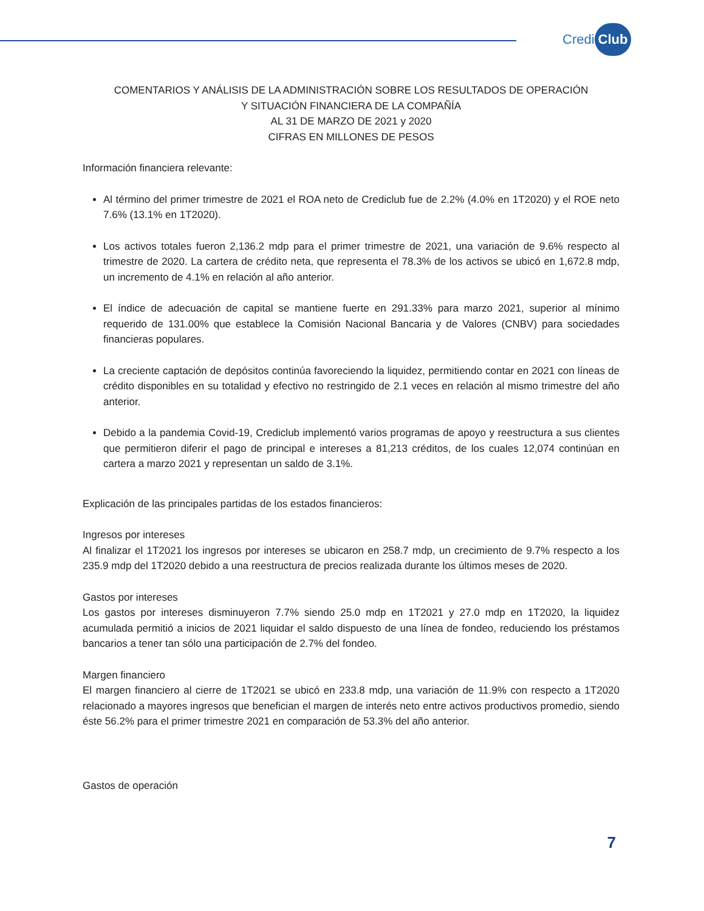Credi Club
COMENTARIOS Y ANÁLISIS DE LA ADMINISTRACIÓN SOBRE LOS RESULTADOS DE OPERACIÓN
Y SITUACIÓN FINANCIERA DE LA COMPAÑÍA
AL 31 DE MARZO DE 2021 y 2020
CIFRAS EN MILLONES DE PESOS
Información financiera relevante:
Al término del primer trimestre de 2021 el ROA neto de Crediclub fue de 2.2% (4.0% en 1T2020) y el ROE neto 7.6% (13.1% en 1T2020).
Los activos totales fueron 2,136.2 mdp para el primer trimestre de 2021, una variación de 9.6% respecto al trimestre de 2020. La cartera de crédito neta, que representa el 78.3% de los activos se ubicó en 1,672.8 mdp, un incremento de 4.1% en relación al año anterior.
El índice de adecuación de capital se mantiene fuerte en 291.33% para marzo 2021, superior al mínimo requerido de 131.00% que establece la Comisión Nacional Bancaria y de Valores (CNBV) para sociedades financieras populares.
La creciente captación de depósitos continúa favoreciendo la liquidez, permitiendo contar en 2021 con líneas de crédito disponibles en su totalidad y efectivo no restringido de 2.1 veces en relación al mismo trimestre del año anterior.
Debido a la pandemia Covid-19, Crediclub implementó varios programas de apoyo y reestructura a sus clientes que permitieron diferir el pago de principal e intereses a 81,213 créditos, de los cuales 12,074 continúan en cartera a marzo 2021 y representan un saldo de 3.1%.
Explicación de las principales partidas de los estados financieros:
Ingresos por intereses
Al finalizar el 1T2021 los ingresos por intereses se ubicaron en 258.7 mdp, un crecimiento de 9.7% respecto a los 235.9 mdp del 1T2020 debido a una reestructura de precios realizada durante los últimos meses de 2020.
Gastos por intereses
Los gastos por intereses disminuyeron 7.7% siendo 25.0 mdp en 1T2021 y 27.0 mdp en 1T2020, la liquidez acumulada permitió a inicios de 2021 liquidar el saldo dispuesto de una línea de fondeo, reduciendo los préstamos bancarios a tener tan sólo una participación de 2.7% del fondeo.
Margen financiero
El margen financiero al cierre de 1T2021 se ubicó en 233.8 mdp, una variación de 11.9% con respecto a 1T2020 relacionado a mayores ingresos que benefician el margen de interés neto entre activos productivos promedio, siendo éste 56.2% para el primer trimestre 2021 en comparación de 53.3% del año anterior.
Gastos de operación
7